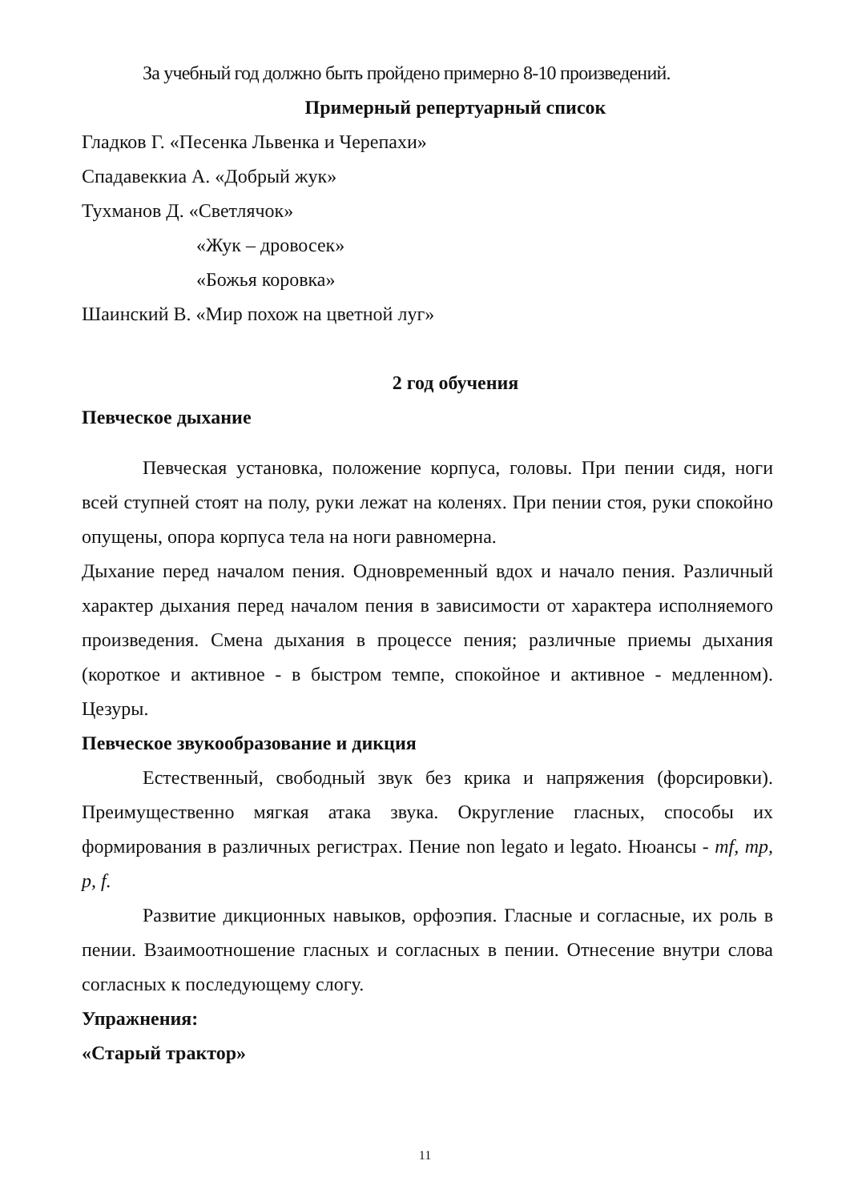За учебный год должно быть пройдено примерно 8-10 произведений.
Примерный репертуарный список
Гладков Г. «Песенка Львенка и Черепахи»
Спадавеккиа А. «Добрый жук»
Тухманов Д. «Светлячок»
«Жук – дровосек»
«Божья коровка»
Шаинский В. «Мир похож на цветной луг»
2 год обучения
Певческое дыхание
Певческая установка, положение корпуса, головы. При пении сидя, ноги всей ступней стоят на полу, руки лежат на коленях. При пении стоя, руки спокойно опущены, опора корпуса тела на ноги равномерна.
Дыхание перед началом пения. Одновременный вдох и начало пения. Различный характер дыхания перед началом пения в зависимости от характера исполняемого произведения. Смена дыхания в процессе пения; различные приемы дыхания (короткое и активное - в быстром темпе, спокойное и активное - медленном). Цезуры.
Певческое звукообразование и дикция
Естественный, свободный звук без крика и напряжения (форсировки). Преимущественно мягкая атака звука. Округление гласных, способы их формирования в различных регистрах. Пение non legato и legato. Нюансы - mf, mp, p, f.
Развитие дикционных навыков, орфоэпия. Гласные и согласные, их роль в пении. Взаимоотношение гласных и согласных в пении. Отнесение внутри слова согласных к последующему слогу.
Упражнения:
«Старый трактор»
11